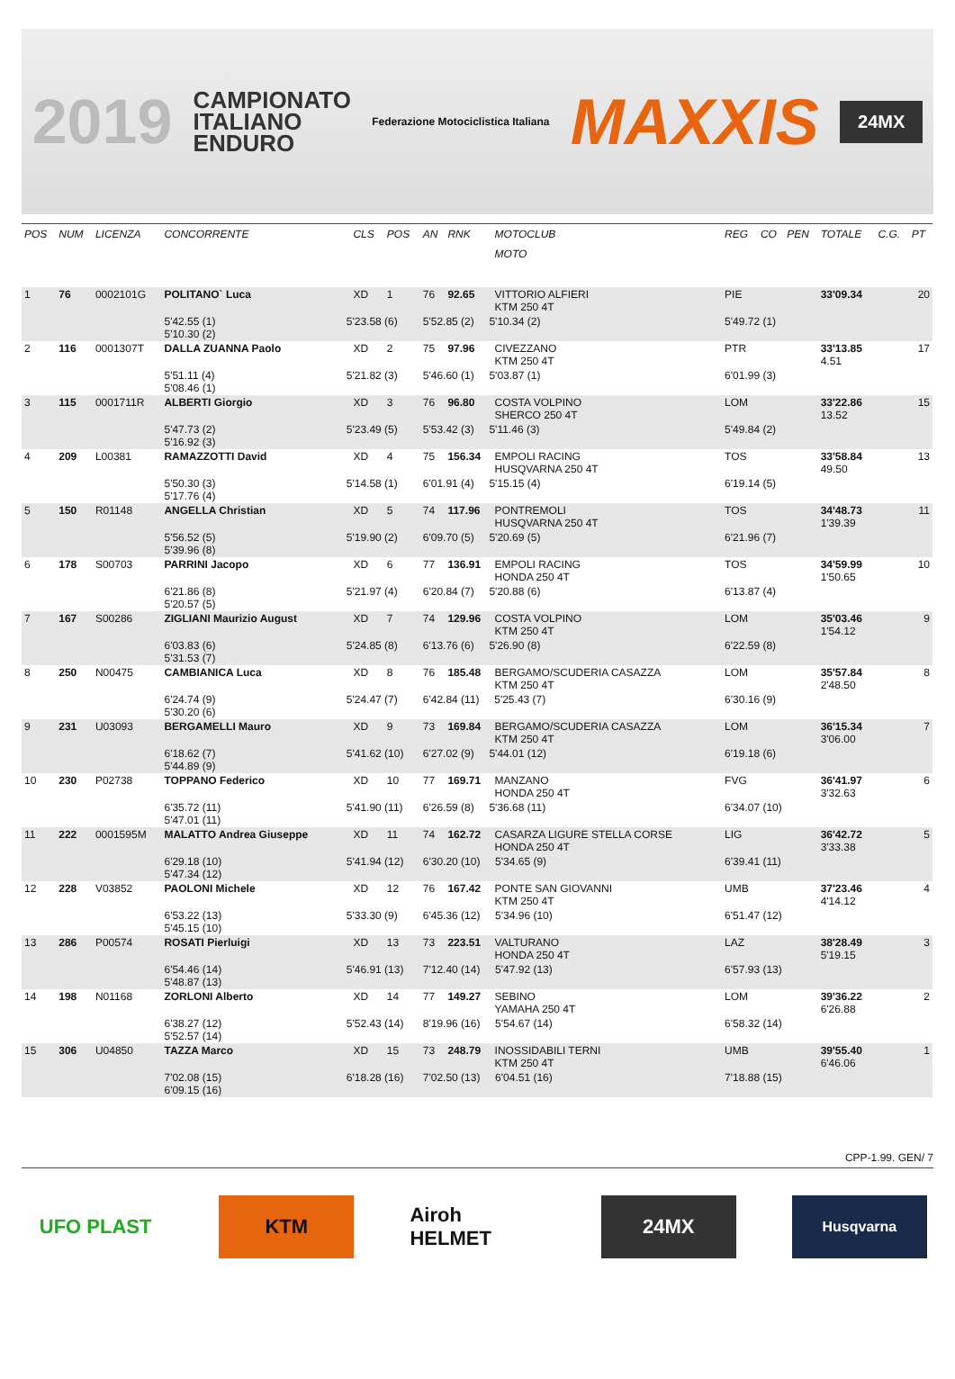2019 CAMPIONATO
ITALIANO
ENDURO Federazione Motociclistica Italiana MAXXIS 24MX
| POS | NUM | LICENZA | CONCORRENTE | | CLS | POS | AN | RNK | MOTOCLUB | | REG | CO | PEN | TOTALE | C.G. | PT |
| --- | --- | --- | --- | --- | --- | --- | --- | --- | --- | --- | --- | --- | --- | --- | --- | --- |
| | | | | | | | | | MOTO | | | | | | | |
| 1 | 76 | 0002101G | POLITANO` Luca | | XD | 1 | 76 | 92.65 | VITTORIO ALFIERI KTM 250 4T | | PIE | | | 33'09.34 | | 20 |
| | | | 5'42.55 (1) 5'10.30 (2) | 5'23.58 (6) | | | 5'52.85 (2) 5'10.34 (2) | | | | 5'49.72 (1) | | | | | |
| 2 | 116 | 0001307T | DALLA ZUANNA Paolo | | XD | 2 | 75 | 97.96 | CIVEZZANO KTM 250 4T | | PTR | | | 33'13.85 4.51 | | 17 |
| | | | 5'51.11 (4) 5'08.46 (1) | 5'21.82 (3) | | | 5'46.60 (1) 5'03.87 (1) | | | | 6'01.99 (3) | | | | | |
| 3 | 115 | 0001711R | ALBERTI Giorgio | | XD | 3 | 76 | 96.80 | COSTA VOLPINO SHERCO 250 4T | | LOM | | | 33'22.86 13.52 | | 15 |
| | | | 5'47.73 (2) 5'16.92 (3) | 5'23.49 (5) | | | 5'53.42 (3) 5'11.46 (3) | | | | 5'49.84 (2) | | | | | |
| 4 | 209 | L00381 | RAMAZZOTTI David | | XD | 4 | 75 | 156.34 | EMPOLI RACING HUSQVARNA 250 4T | | TOS | | | 33'58.84 49.50 | | 13 |
| | | | 5'50.30 (3) 5'17.76 (4) | 5'14.58 (1) | | | 6'01.91 (4) 5'15.15 (4) | | | | 6'19.14 (5) | | | | | |
| 5 | 150 | R01148 | ANGELLA Christian | | XD | 5 | 74 | 117.96 | PONTREMOLI HUSQVARNA 250 4T | | TOS | | | 34'48.73 1'39.39 | | 11 |
| | | | 5'56.52 (5) 5'39.96 (8) | 5'19.90 (2) | | | 6'09.70 (5) 5'20.69 (5) | | | | 6'21.96 (7) | | | | | |
| 6 | 178 | S00703 | PARRINI Jacopo | | XD | 6 | 77 | 136.91 | EMPOLI RACING HONDA 250 4T | | TOS | | | 34'59.99 1'50.65 | | 10 |
| | | | 6'21.86 (8) 5'20.57 (5) | 5'21.97 (4) | | | 6'20.84 (7) 5'20.88 (6) | | | | 6'13.87 (4) | | | | | |
| 7 | 167 | S00286 | ZIGLIANI Maurizio August | | XD | 7 | 74 | 129.96 | COSTA VOLPINO KTM 250 4T | | LOM | | | 35'03.46 1'54.12 | | 9 |
| | | | 6'03.83 (6) 5'31.53 (7) | 5'24.85 (8) | | | 6'13.76 (6) 5'26.90 (8) | | | | 6'22.59 (8) | | | | | |
| 8 | 250 | N00475 | CAMBIANICA Luca | | XD | 8 | 76 | 185.48 | BERGAMO/SCUDERIA CASAZZA KTM 250 4T | | LOM | | | 35'57.84 2'48.50 | | 8 |
| | | | 6'24.74 (9) 5'30.20 (6) | 5'24.47 (7) | | | 6'42.84 (11) 5'25.43 (7) | | | | 6'30.16 (9) | | | | | |
| 9 | 231 | U03093 | BERGAMELLI Mauro | | XD | 9 | 73 | 169.84 | BERGAMO/SCUDERIA CASAZZA KTM 250 4T | | LOM | | | 36'15.34 3'06.00 | | 7 |
| | | | 6'18.62 (7) 5'44.89 (9) | 5'41.62 (10) | | | 6'27.02 (9) 5'44.01 (12) | | | | 6'19.18 (6) | | | | | |
| 10 | 230 | P02738 | TOPPANO Federico | | XD | 10 | 77 | 169.71 | MANZANO HONDA 250 4T | | FVG | | | 36'41.97 3'32.63 | | 6 |
| | | | 6'35.72 (11) 5'47.01 (11) | 5'41.90 (11) | | | 6'26.59 (8) 5'36.68 (11) | | | | 6'34.07 (10) | | | | | |
| 11 | 222 | 0001595M | MALATTO Andrea Giuseppe | | XD | 11 | 74 | 162.72 | CASARZA LIGURE STELLA CORSE HONDA 250 4T | | LIG | | | 36'42.72 3'33.38 | | 5 |
| | | | 6'29.18 (10) 5'47.34 (12) | 5'41.94 (12) | | | 6'30.20 (10) 5'34.65 (9) | | | | 6'39.41 (11) | | | | | |
| 12 | 228 | V03852 | PAOLONI Michele | | XD | 12 | 76 | 167.42 | PONTE SAN GIOVANNI KTM 250 4T | | UMB | | | 37'23.46 4'14.12 | | 4 |
| | | | 6'53.22 (13) 5'45.15 (10) | 5'33.30 (9) | | | 6'45.36 (12) 5'34.96 (10) | | | | 6'51.47 (12) | | | | | |
| 13 | 286 | P00574 | ROSATI Pierluigi | | XD | 13 | 73 | 223.51 | VALTURANO HONDA 250 4T | | LAZ | | | 38'28.49 5'19.15 | | 3 |
| | | | 6'54.46 (14) 5'48.87 (13) | 5'46.91 (13) | | | 7'12.40 (14) 5'47.92 (13) | | | | 6'57.93 (13) | | | | | |
| 14 | 198 | N01168 | ZORLONI Alberto | | XD | 14 | 77 | 149.27 | SEBINO YAMAHA 250 4T | | LOM | | | 39'36.22 6'26.88 | | 2 |
| | | | 6'38.27 (12) 5'52.57 (14) | 5'52.43 (14) | | | 8'19.96 (16) 5'54.67 (14) | | | | 6'58.32 (14) | | | | | |
| 15 | 306 | U04850 | TAZZA Marco | | XD | 15 | 73 | 248.79 | INOSSIDABILI TERNI KTM 250 4T | | UMB | | | 39'55.40 6'46.06 | | 1 |
| | | | 7'02.08 (15) 6'09.15 (16) | 6'18.28 (16) | | | 7'02.50 (13) 6'04.51 (16) | | | | 7'18.88 (15) | | | | | |
CPP-1.99. GEN/ 7
UFO PLAST KTM Airoh HELMET
24MX
Husqvarna